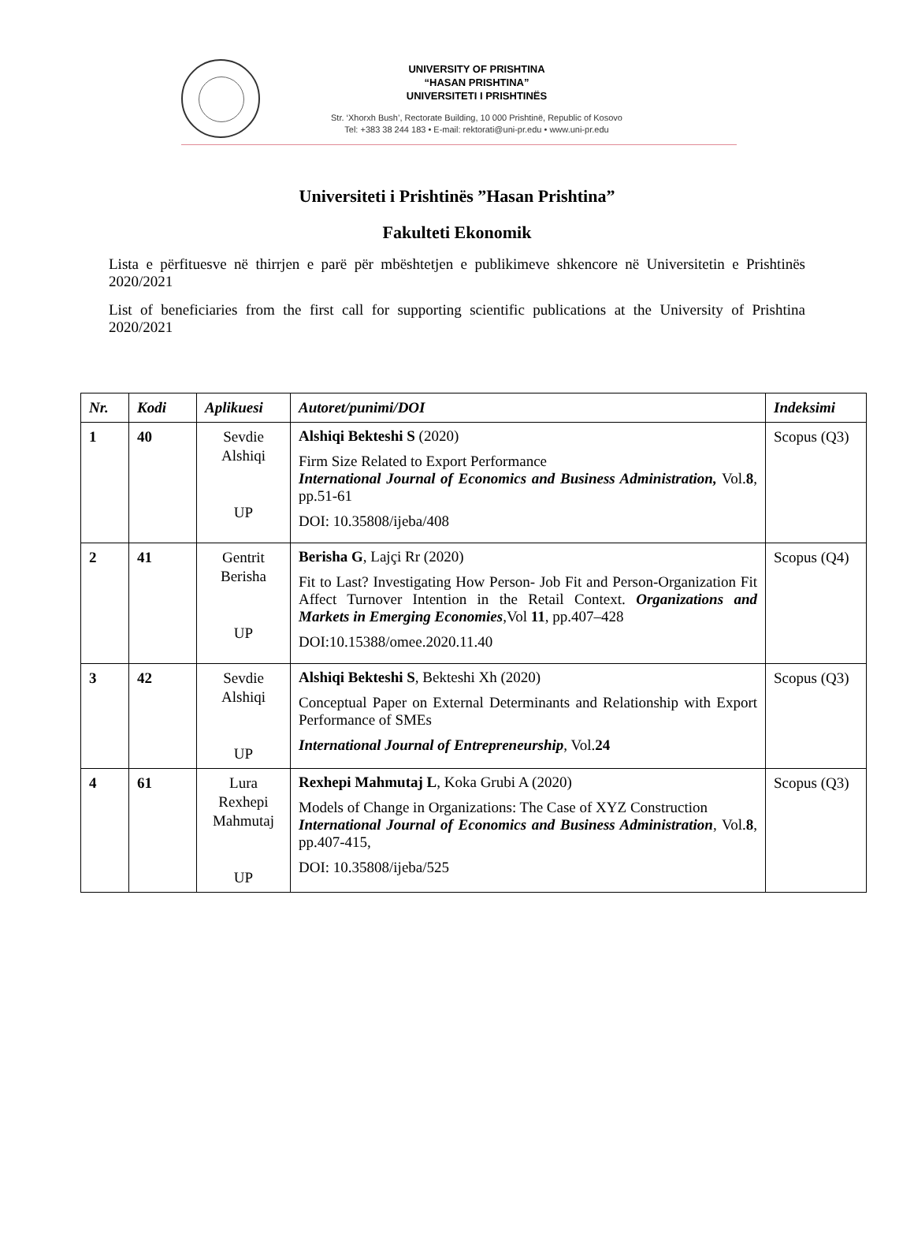UNIVERSITY OF PRISHTINA
“HASAN PRISHTINA”
UNIVERSITETI I PRISHTINËS
Str. ‘Xhorxh Bush’, Rectorate Building, 10 000 Prishtinë, Republic of Kosovo
Tel: +383 38 244 183 • E-mail: rektorati@uni-pr.edu • www.uni-pr.edu
Universiteti i Prishtinës ”Hasan Prishtina”
Fakulteti Ekonomik
Lista e përfituesve në thirrjen e parë për mbështetjen e publikimeve shkencore në Universitetin e Prishtinës 2020/2021
List of beneficiaries from the first call for supporting scientific publications at the University of Prishtina 2020/2021
| Nr. | Kodi | Aplikuesi | Autoret/punimi/DOI | Indeksimi |
| --- | --- | --- | --- | --- |
| 1 | 40 | Sevdie Alshiqi UP | Alshiqi Bekteshi S (2020) Firm Size Related to Export Performance International Journal of Economics and Business Administration, Vol. 8 , pp.51-61 DOI: 10.35808/ijeba/408 | Scopus (Q3) |
| 2 | 41 | Gentrit Berisha UP | Berisha G , Lajçi Rr (2020) Fit to Last? Investigating How Person- Job Fit and Person-Organization Fit Affect Turnover Intention in the Retail Context. Organizations and Markets in Emerging Economies ,Vol 11 , pp.407–428 DOI:10.15388/omee.2020.11.40 | Scopus (Q4) |
| 3 | 42 | Sevdie Alshiqi UP | Alshiqi Bekteshi S , Bekteshi Xh (2020) Conceptual Paper on External Determinants and Relationship with Export Performance of SMEs International Journal of Entrepreneurship , Vol. 24 | Scopus (Q3) |
| 4 | 61 | Lura Rexhepi Mahmutaj UP | Rexhepi Mahmutaj L , Koka Grubi A (2020) Models of Change in Organizations: The Case of XYZ Construction International Journal of Economics and Business Administration , Vol. 8 , pp.407-415, DOI: 10.35808/ijeba/525 | Scopus (Q3) |